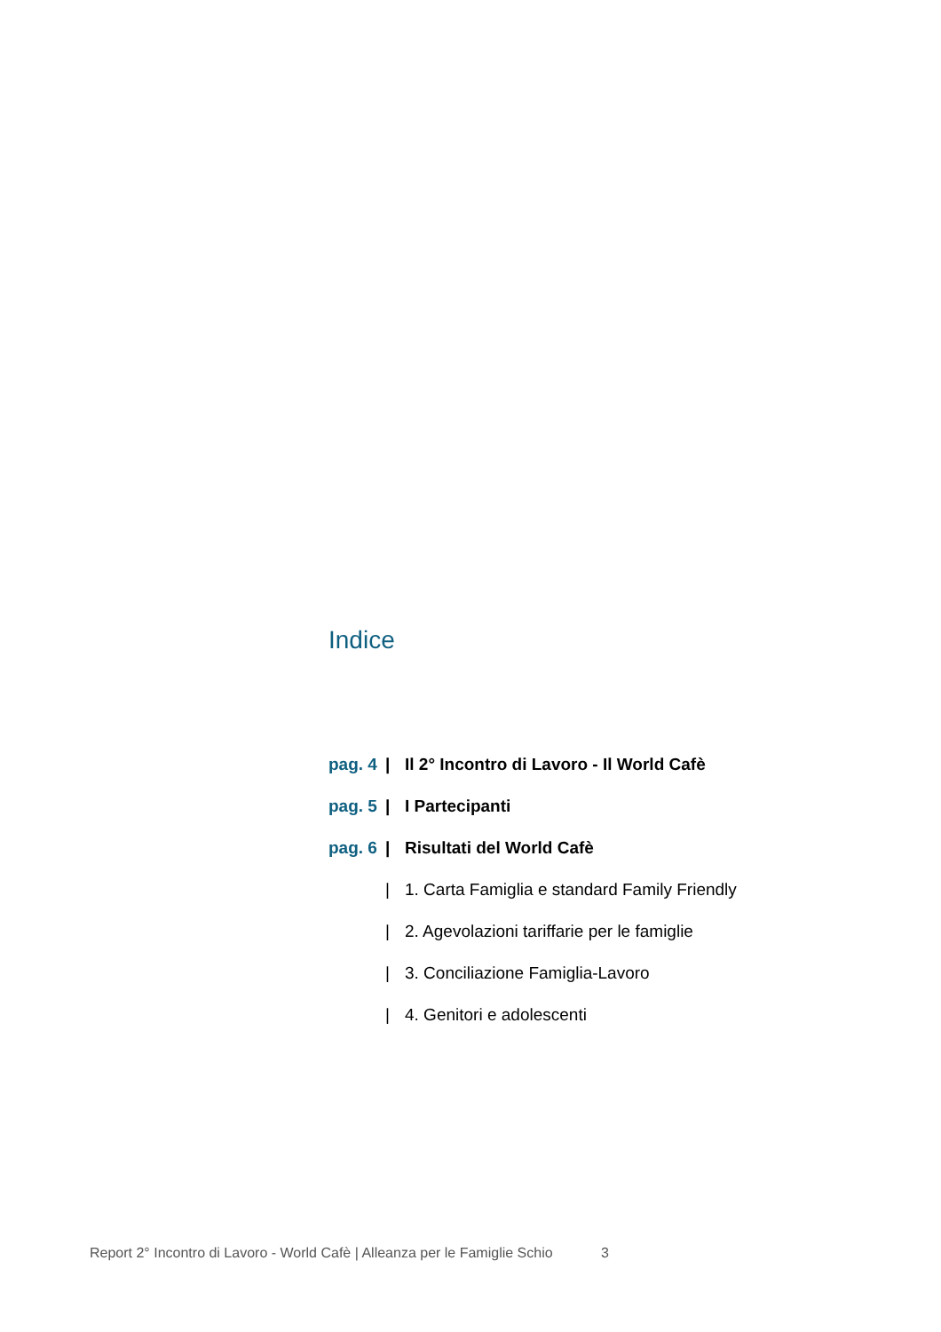Indice
pag. 4
|
Il 2° Incontro di Lavoro - Il World Cafè
pag. 5
| I Partecipanti
pag. 6
| Risultati del World Cafè
|
1. Carta Famiglia e standard Family Friendly
|
2. Agevolazioni tariffarie per le famiglie
|
3. Conciliazione Famiglia-Lavoro
| 4. Genitori e adolescenti
Report 2° Incontro di Lavoro - World Cafè | Alleanza per le Famiglie Schio 3